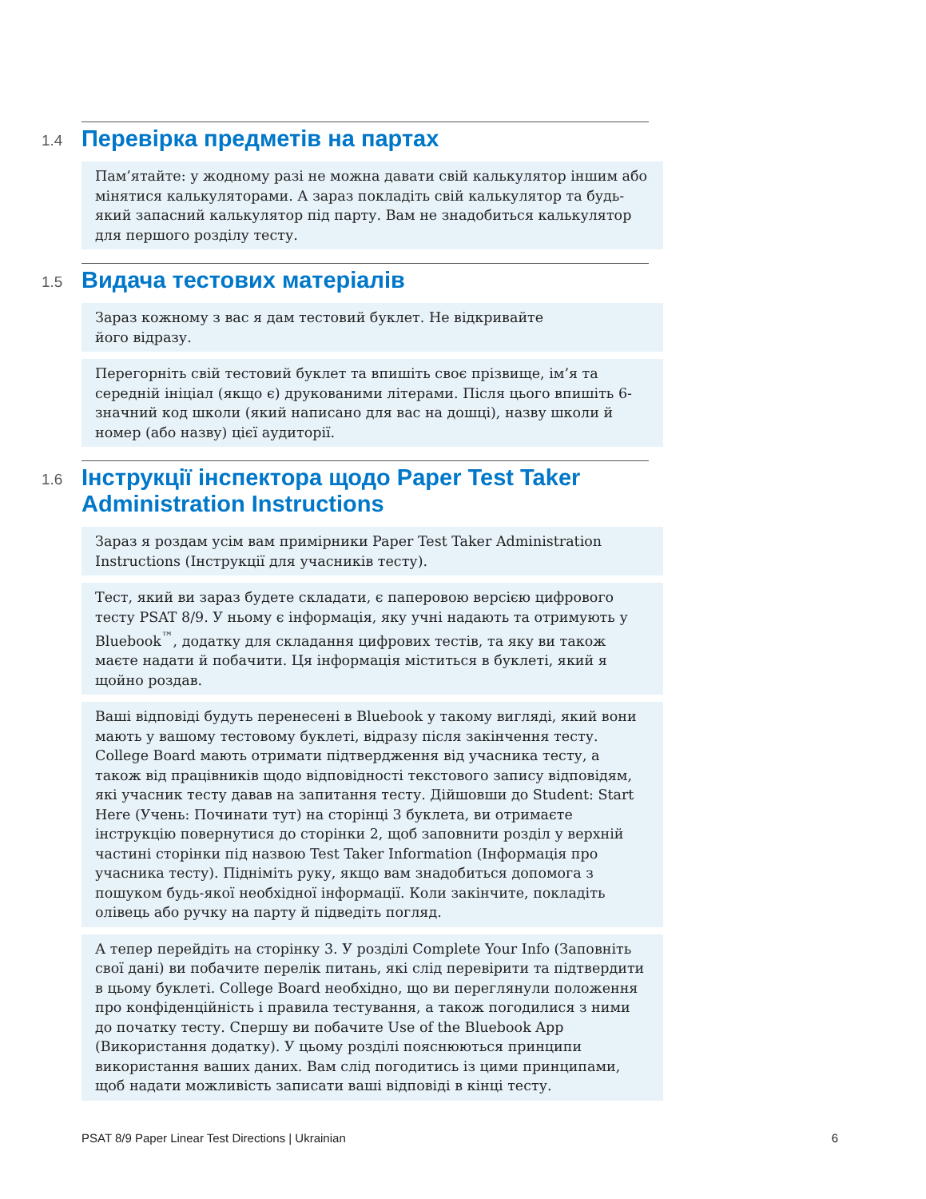1.4
Перевірка предметів на партах
Пам’ятайте: у жодному разі не можна давати свій калькулятор іншим або мінятися калькуляторами. А зараз покладіть свій калькулятор та будь-який запасний калькулятор під парту. Вам не знадобиться калькулятор для першого розділу тесту.
1.5
Видача тестових матеріалів
Зараз кожному з вас я дам тестовий буклет. Не відкривайте
його відразу.
Перегорніть свій тестовий буклет та впишіть своє прізвище, ім’я та середній ініціал (якщо є) друкованими літерами. Після цього впишіть 6-значний код школи (який написано для вас на дошці), назву школи й номер (або назву) цієї аудиторії.
1.6
Інструкції інспектора щодо Paper Test Taker Administration Instructions
Зараз я роздам усім вам примірники Paper Test Taker Administration Instructions (Інструкції для учасників тесту).
Тест, який ви зараз будете складати, є паперовою версією цифрового тесту PSAT 8/9. У ньому є інформація, яку учні надають та отримують у Bluebook<sup>™</sup>, додатку для складання цифрових тестів, та яку ви також маєте надати й побачити. Ця інформація міститься в буклеті, який я щойно роздав.
Ваші відповіді будуть перенесені в Bluebook у такому вигляді, який вони мають у вашому тестовому буклеті, відразу після закінчення тесту. College Board мають отримати підтвердження від учасника тесту, а також від працівників щодо відповідності текстового запису відповідям, які учасник тесту давав на запитання тесту. Дійшовши до Student: Start Here (Учень: Починати тут) на сторінці 3 буклета, ви отримаєте інструкцію повернутися до сторінки 2, щоб заповнити розділ у верхній частині сторінки під назвою Test Taker Information (Інформація про учасника тесту). Підніміть руку, якщо вам знадобиться допомога з пошуком будь-якої необхідної інформації. Коли закінчите, покладіть олівець або ручку на парту й підведіть погляд.
А тепер перейдіть на сторінку 3. У розділі Complete Your Info (Заповніть свої дані) ви побачите перелік питань, які слід перевірити та підтвердити в цьому буклеті. College Board необхідно, що ви переглянули положення про конфіденційність і правила тестування, а також погодилися з ними до початку тесту. Спершу ви побачите Use of the Bluebook App (Використання додатку). У цьому розділі пояснюються принципи використання ваших даних. Вам слід погодитись із цими принципами, щоб надати можливість записати ваші відповіді в кінці тесту.
PSAT 8/9 Paper Linear Test Directions | Ukrainian 6